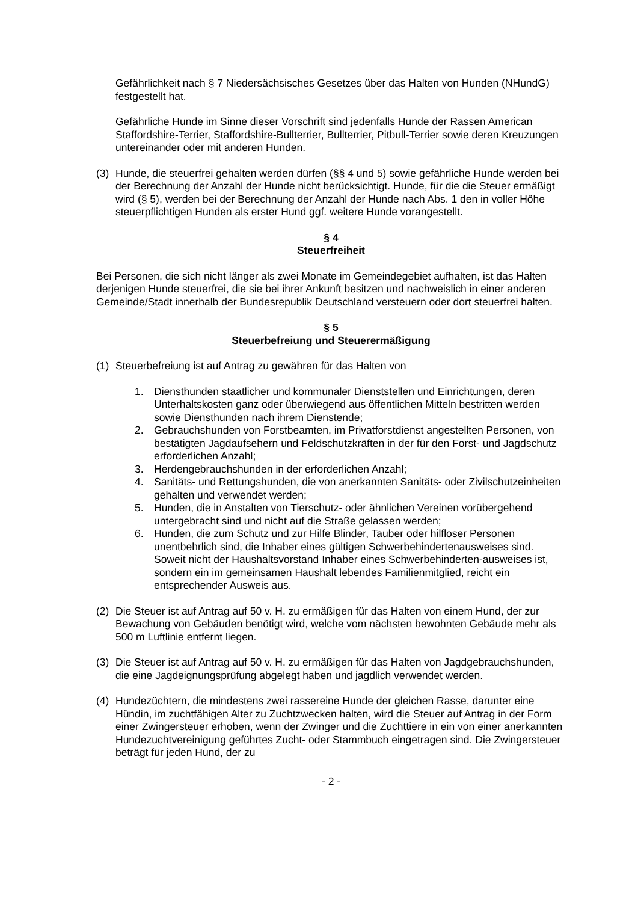Gefährlichkeit nach § 7 Niedersächsisches Gesetzes über das Halten von Hunden (NHundG) festgestellt hat.
Gefährliche Hunde im Sinne dieser Vorschrift sind jedenfalls Hunde der Rassen American Staffordshire-Terrier, Staffordshire-Bullterrier, Bullterrier, Pitbull-Terrier sowie deren Kreuzungen untereinander oder mit anderen Hunden.
(3) Hunde, die steuerfrei gehalten werden dürfen (§§ 4 und 5) sowie gefährliche Hunde werden bei der Berechnung der Anzahl der Hunde nicht berücksichtigt. Hunde, für die die Steuer ermäßigt wird (§ 5), werden bei der Berechnung der Anzahl der Hunde nach Abs. 1 den in voller Höhe steuerpflichtigen Hunden als erster Hund ggf. weitere Hunde vorangestellt.
§ 4
Steuerfreiheit
Bei Personen, die sich nicht länger als zwei Monate im Gemeindegebiet aufhalten, ist das Halten derjenigen Hunde steuerfrei, die sie bei ihrer Ankunft besitzen und nachweislich in einer anderen Gemeinde/Stadt innerhalb der Bundesrepublik Deutschland versteuern oder dort steuerfrei halten.
§ 5
Steuerbefreiung und Steuerermäßigung
(1) Steuerbefreiung ist auf Antrag zu gewähren für das Halten von
1. Diensthunden staatlicher und kommunaler Dienststellen und Einrichtungen, deren Unterhaltskosten ganz oder überwiegend aus öffentlichen Mitteln bestritten werden sowie Diensthunden nach ihrem Dienstende;
2. Gebrauchshunden von Forstbeamten, im Privatforstdienst angestellten Personen, von bestätigten Jagdaufsehern und Feldschutzkräften in der für den Forst- und Jagdschutz erforderlichen Anzahl;
3. Herdengebrauchshunden in der erforderlichen Anzahl;
4. Sanitäts- und Rettungshunden, die von anerkannten Sanitäts- oder Zivilschutzeinheiten gehalten und verwendet werden;
5. Hunden, die in Anstalten von Tierschutz- oder ähnlichen Vereinen vorübergehend untergebracht sind und nicht auf die Straße gelassen werden;
6. Hunden, die zum Schutz und zur Hilfe Blinder, Tauber oder hilfloser Personen unentbehrlich sind, die Inhaber eines gültigen Schwerbehindertenausweises sind. Soweit nicht der Haushaltsvorstand Inhaber eines Schwerbehinderten-ausweises ist, sondern ein im gemeinsamen Haushalt lebendes Familienmitglied, reicht ein entsprechender Ausweis aus.
(2) Die Steuer ist auf Antrag auf 50 v. H. zu ermäßigen für das Halten von einem Hund, der zur Bewachung von Gebäuden benötigt wird, welche vom nächsten bewohnten Gebäude mehr als 500 m Luftlinie entfernt liegen.
(3) Die Steuer ist auf Antrag auf 50 v. H. zu ermäßigen für das Halten von Jagdgebrauchshunden, die eine Jagdeignungsprüfung abgelegt haben und jagdlich verwendet werden.
(4) Hundezüchtern, die mindestens zwei rassereine Hunde der gleichen Rasse, darunter eine Hündin, im zuchtfähigen Alter zu Zuchtzwecken halten, wird die Steuer auf Antrag in der Form einer Zwingersteuer erhoben, wenn der Zwinger und die Zuchttiere in ein von einer anerkannten Hundezuchtvereinigung geführtes Zucht- oder Stammbuch eingetragen sind. Die Zwingersteuer beträgt für jeden Hund, der zu
- 2 -